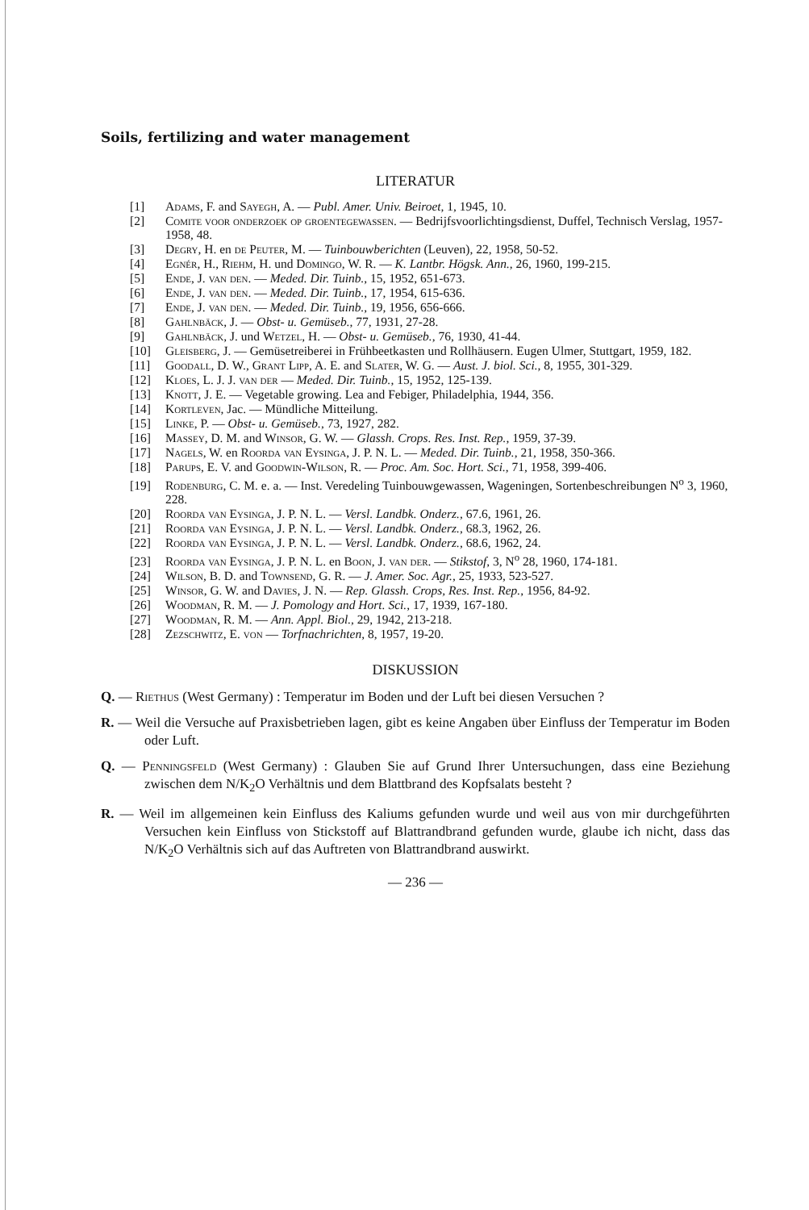Soils, fertilizing and water management
LITERATUR
[1] Adams, F. and Sayegh, A. — Publ. Amer. Univ. Beiroet, 1, 1945, 10.
[2] Comite voor onderzoek op groentegewassen. — Bedrijfsvoorlichtingsdienst, Duffel, Technisch Verslag, 1957-1958, 48.
[3] Degry, H. en de Peuter, M. — Tuinbouwberichten (Leuven), 22, 1958, 50-52.
[4] Egnér, H., Riehm, H. und Domingo, W. R. — K. Lantbr. Högsk. Ann., 26, 1960, 199-215.
[5] Ende, J. van den. — Meded. Dir. Tuinb., 15, 1952, 651-673.
[6] Ende, J. van den. — Meded. Dir. Tuinb., 17, 1954, 615-636.
[7] Ende, J. van den. — Meded. Dir. Tuinb., 19, 1956, 656-666.
[8] Gahlnbäck, J. — Obst- u. Gemüseb., 77, 1931, 27-28.
[9] Gahlnbäck, J. und Wetzel, H. — Obst- u. Gemüseb., 76, 1930, 41-44.
[10] Gleisberg, J. — Gemüsetreiberei in Frühbeetkasten und Rollhäusern. Eugen Ulmer, Stuttgart, 1959, 182.
[11] Goodall, D. W., Grant Lipp, A. E. and Slater, W. G. — Aust. J. biol. Sci., 8, 1955, 301-329.
[12] Kloes, L. J. J. van der — Meded. Dir. Tuinb., 15, 1952, 125-139.
[13] Knott, J. E. — Vegetable growing. Lea and Febiger, Philadelphia, 1944, 356.
[14] Kortleven, Jac. — Mündliche Mitteilung.
[15] Linke, P. — Obst- u. Gemüseb., 73, 1927, 282.
[16] Massey, D. M. and Winsor, G. W. — Glassh. Crops. Res. Inst. Rep., 1959, 37-39.
[17] Nagels, W. en Roorda van Eysinga, J. P. N. L. — Meded. Dir. Tuinb., 21, 1958, 350-366.
[18] Parups, E. V. and Goodwin-Wilson, R. — Proc. Am. Soc. Hort. Sci., 71, 1958, 399-406.
[19] Rodenburg, C. M. e. a. — Inst. Veredeling Tuinbouwgewassen, Wageningen, Sortenbeschreibungen N<sup>o</sup> 3, 1960, 228.
[20] Roorda van Eysinga, J. P. N. L. — Versl. Landbk. Onderz., 67.6, 1961, 26.
[21] Roorda van Eysinga, J. P. N. L. — Versl. Landbk. Onderz., 68.3, 1962, 26.
[22] Roorda van Eysinga, J. P. N. L. — Versl. Landbk. Onderz., 68.6, 1962, 24.
[23] Roorda van Eysinga, J. P. N. L. en Boon, J. van der. — Stikstof, 3, N<sup>o</sup> 28, 1960, 174-181.
[24] Wilson, B. D. and Townsend, G. R. — J. Amer. Soc. Agr., 25, 1933, 523-527.
[25] Winsor, G. W. and Davies, J. N. — Rep. Glassh. Crops, Res. Inst. Rep., 1956, 84-92.
[26] Woodman, R. M. — J. Pomology and Hort. Sci., 17, 1939, 167-180.
[27] Woodman, R. M. — Ann. Appl. Biol., 29, 1942, 213-218.
[28] Zezschwitz, E. von — Torfnachrichten, 8, 1957, 19-20.
DISKUSSION
Q. — Riethus (West Germany) : Temperatur im Boden und der Luft bei diesen Versuchen ?
R. — Weil die Versuche auf Praxisbetrieben lagen, gibt es keine Angaben über Einfluss der Temperatur im Boden oder Luft.
Q. — Penningsfeld (West Germany) : Glauben Sie auf Grund Ihrer Untersuchungen, dass eine Beziehung zwischen dem N/K<sub>2</sub>O Verhältnis und dem Blattbrand des Kopfsalats besteht ?
R. — Weil im allgemeinen kein Einfluss des Kaliums gefunden wurde und weil aus von mir durchgeführten Versuchen kein Einfluss von Stickstoff auf Blattrandbrand gefunden wurde, glaube ich nicht, dass das N/K<sub>2</sub>O Verhältnis sich auf das Auftreten von Blattrandbrand auswirkt.
— 236 —